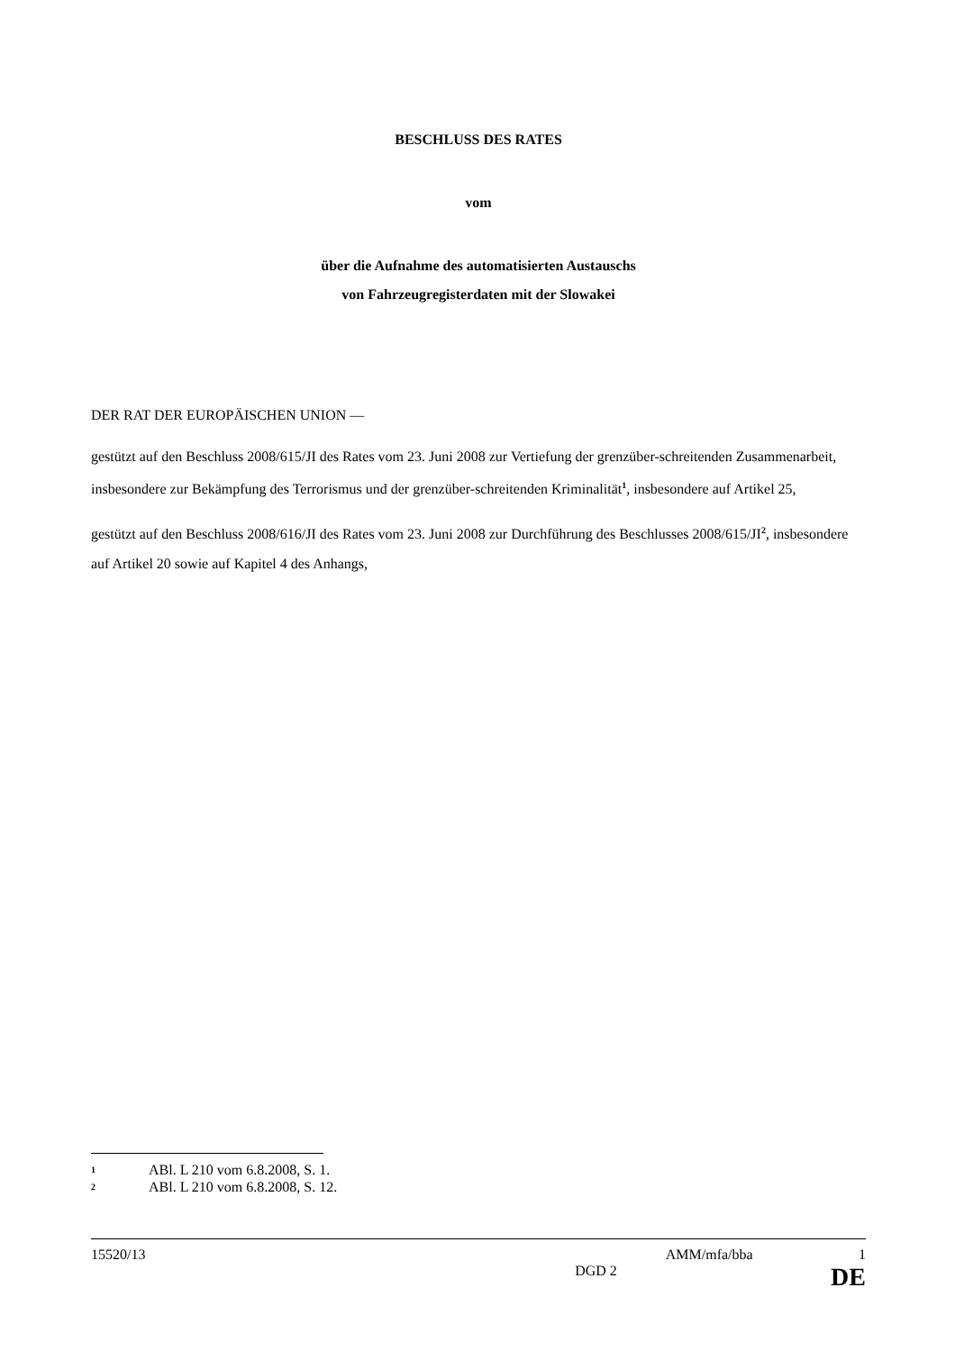BESCHLUSS DES RATES
vom
über die Aufnahme des automatisierten Austauschs
von Fahrzeugregisterdaten mit der Slowakei
DER RAT DER EUROPÄISCHEN UNION —
gestützt auf den Beschluss 2008/615/JI des Rates vom 23. Juni 2008 zur Vertiefung der grenzüber-schreitenden Zusammenarbeit, insbesondere zur Bekämpfung des Terrorismus und der grenzüber-schreitenden Kriminalität<sup>1</sup>, insbesondere auf Artikel 25,
gestützt auf den Beschluss 2008/616/JI des Rates vom 23. Juni 2008 zur Durchführung des Beschlusses 2008/615/JI<sup>2</sup>, insbesondere auf Artikel 20 sowie auf Kapitel 4 des Anhangs,
1 ABl. L 210 vom 6.8.2008, S. 1.
2 ABl. L 210 vom 6.8.2008, S. 12.
15520/13 AMM/mfa/bba 1
DGD 2 DE